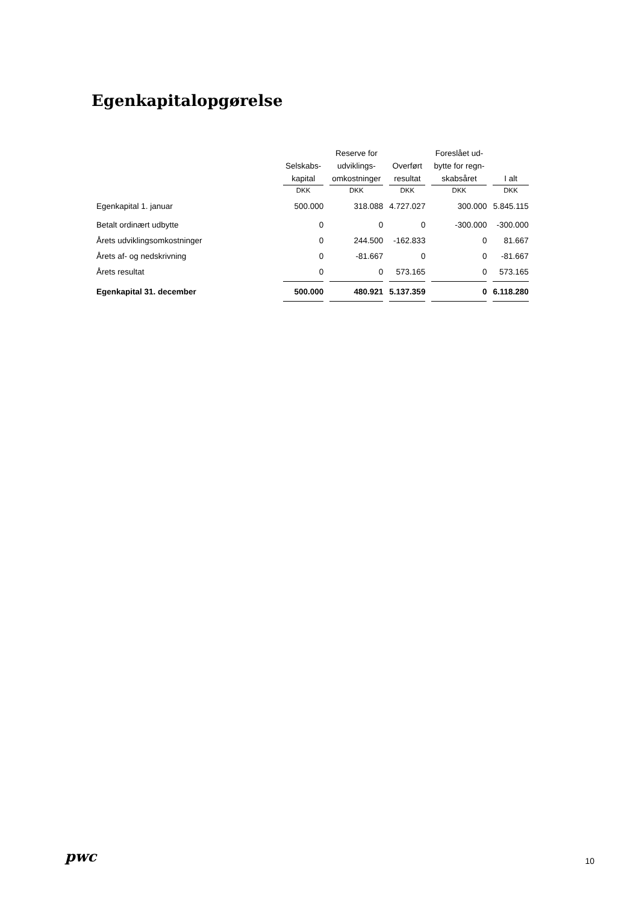Egenkapitalopgørelse
| | Selskabs- kapital | Reserve for udviklings- omkostninger | Overført resultat | Foreslået ud- bytte for regn- skabsåret | I alt |
| --- | --- | --- | --- | --- | --- |
| | DKK | DKK | DKK | DKK | DKK |
| Egenkapital 1. januar | 500.000 | 318.088 | 4.727.027 | 300.000 | 5.845.115 |
| Betalt ordinært udbytte | 0 | 0 | 0 | -300.000 | -300.000 |
| Årets udviklingsomkostninger | 0 | 244.500 | -162.833 | 0 | 81.667 |
| Årets af- og nedskrivning | 0 | -81.667 | 0 | 0 | -81.667 |
| Årets resultat | 0 | 0 | 573.165 | 0 | 573.165 |
| Egenkapital 31. december | 500.000 | 480.921 | 5.137.359 | 0 | 6.118.280 |
pwc 10